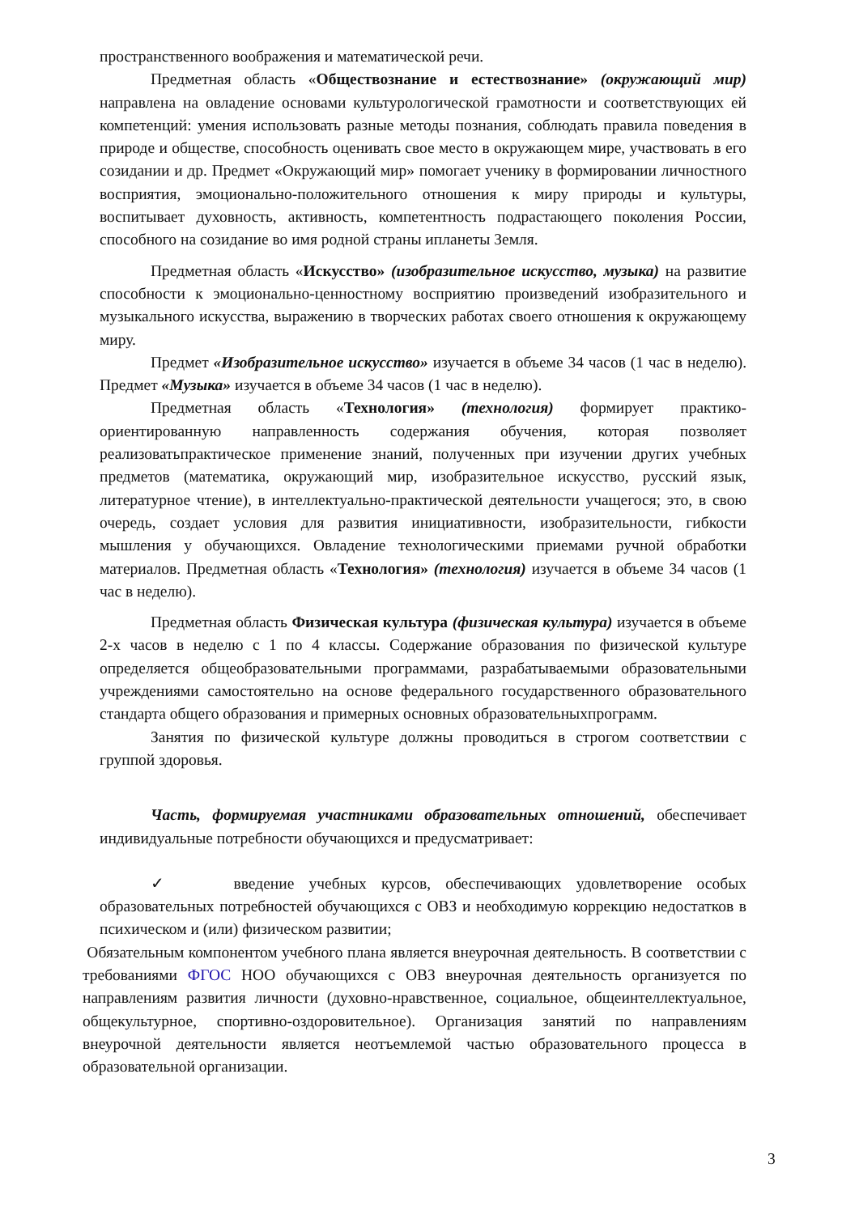пространственного воображения и математической речи.
Предметная область «Обществознание и естествознание» (окружающий мир) направлена на овладение основами культурологической грамотности и соответствующих ей компетенций: умения использовать разные методы познания, соблюдать правила поведения в природе и обществе, способность оценивать свое место в окружающем мире, участвовать в его созидании и др. Предмет «Окружающий мир» помогает ученику в формировании личностного восприятия, эмоционально-положительного отношения к миру природы и культуры, воспитывает духовность, активность, компетентность подрастающего поколения России, способного на созидание во имя родной страны ипланеты Земля.
Предметная область «Искусство» (изобразительное искусство, музыка) на развитие способности к эмоционально-ценностному восприятию произведений изобразительного и музыкального искусства, выражению в творческих работах своего отношения к окружающему миру.
Предмет «Изобразительное искусство» изучается в объеме 34 часов (1 час в неделю). Предмет «Музыка» изучается в объеме 34 часов (1 час в неделю).
Предметная область «Технология» (технология) формирует практико-ориентированную направленность содержания обучения, которая позволяет реализоватьпрактическое применение знаний, полученных при изучении других учебных предметов (математика, окружающий мир, изобразительное искусство, русский язык, литературное чтение), в интеллектуально-практической деятельности учащегося; это, в свою очередь, создает условия для развития инициативности, изобразительности, гибкости мышления у обучающихся. Овладение технологическими приемами ручной обработки материалов. Предметная область «Технология» (технология) изучается в объеме 34 часов (1 час в неделю).
Предметная область Физическая культура (физическая культура) изучается в объеме 2-х часов в неделю с 1 по 4 классы. Содержание образования по физической культуре определяется общеобразовательными программами, разрабатываемыми образовательными учреждениями самостоятельно на основе федерального государственного образовательного стандарта общего образования и примерных основных образовательныхпрограмм.
Занятия по физической культуре должны проводиться в строгом соответствии с группой здоровья.
Часть, формируемая участниками образовательных отношений, обеспечивает индивидуальные потребности обучающихся и предусматривает:
✓ введение учебных курсов, обеспечивающих удовлетворение особых образовательных потребностей обучающихся с ОВЗ и необходимую коррекцию недостатков в психическом и (или) физическом развитии;
Обязательным компонентом учебного плана является внеурочная деятельность. В соответствии с требованиями ФГОС НОО обучающихся с ОВЗ внеурочная деятельность организуется по направлениям развития личности (духовно-нравственное, социальное, общеинтеллектуальное, общекультурное, спортивно-оздоровительное). Организация занятий по направлениям внеурочной деятельности является неотъемлемой частью образовательного процесса в образовательной организации.
3